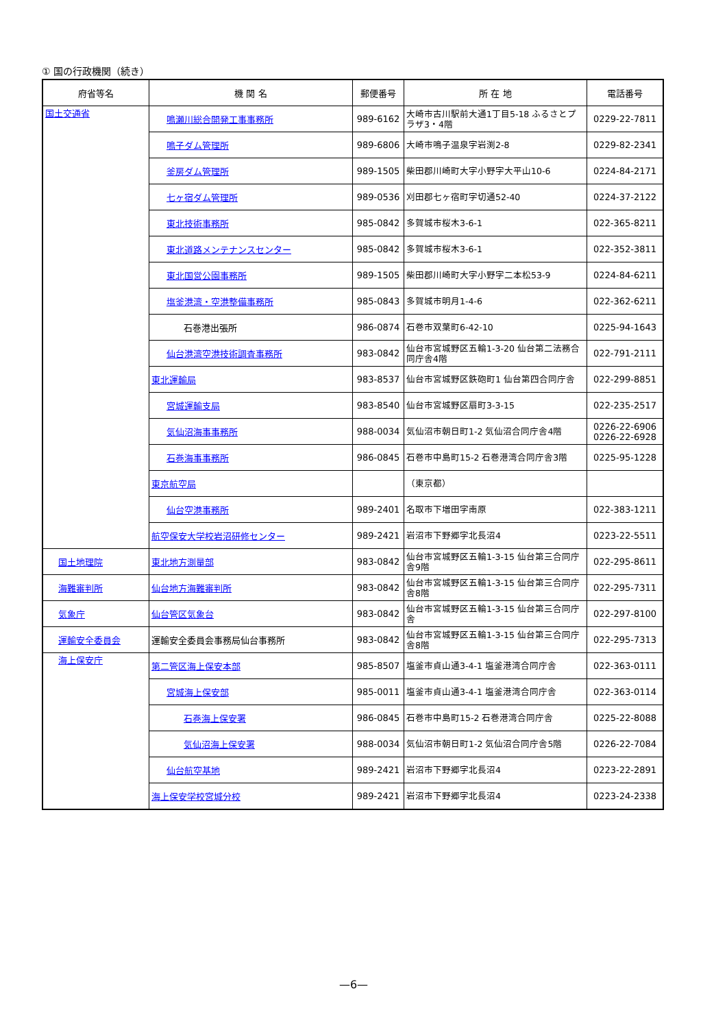① 国の行政機関（続き）
| 府省等名 | 機 関 名 | 郵便番号 | 所 在 地 | 電話番号 |
| --- | --- | --- | --- | --- |
| 国土交通省 | 鳴瀬川総合開発工事事務所 | 989-6162 | 大崎市古川駅前大通1丁目5-18 ふるさとプラザ3・4階 | 0229-22-7811 |
| | 鳴子ダム管理所 | 989-6806 | 大崎市鳴子温泉字岩渕2-8 | 0229-82-2341 |
| | 釜房ダム管理所 | 989-1505 | 柴田郡川崎町大字小野字大平山10-6 | 0224-84-2171 |
| | 七ヶ宿ダム管理所 | 989-0536 | 刈田郡七ヶ宿町字切通52-40 | 0224-37-2122 |
| | 東北技術事務所 | 985-0842 | 多賀城市桜木3-6-1 | 022-365-8211 |
| | 東北道路メンテナンスセンター | 985-0842 | 多賀城市桜木3-6-1 | 022-352-3811 |
| | 東北国営公園事務所 | 989-1505 | 柴田郡川崎町大字小野字二本松53-9 | 0224-84-6211 |
| | 塩釜港湾・空港整備事務所 | 985-0843 | 多賀城市明月1-4-6 | 022-362-6211 |
| | 石巻港出張所 | 986-0874 | 石巻市双葉町6-42-10 | 0225-94-1643 |
| | 仙台港湾空港技術調査事務所 | 983-0842 | 仙台市宮城野区五輪1-3-20 仙台第二法務合同庁舎4階 | 022-791-2111 |
| | 東北運輸局 | 983-8537 | 仙台市宮城野区鉄砲町1 仙台第四合同庁舎 | 022-299-8851 |
| | 宮城運輸支局 | 983-8540 | 仙台市宮城野区扇町3-3-15 | 022-235-2517 |
| | 気仙沼海事事務所 | 988-0034 | 気仙沼市朝日町1-2 気仙沼合同庁舎4階 | 0226-22-6906 0226-22-6928 |
| | 石巻海事事務所 | 986-0845 | 石巻市中島町15-2 石巻港湾合同庁舎3階 | 0225-95-1228 |
| | 東京航空局 | | （東京都） | |
| | 仙台空港事務所 | 989-2401 | 名取市下増田字南原 | 022-383-1211 |
| | 航空保安大学校岩沼研修センター | 989-2421 | 岩沼市下野郷字北長沼4 | 0223-22-5511 |
| 国土地理院 | 東北地方測量部 | 983-0842 | 仙台市宮城野区五輪1-3-15 仙台第三合同庁舎9階 | 022-295-8611 |
| 海難審判所 | 仙台地方海難審判所 | 983-0842 | 仙台市宮城野区五輪1-3-15 仙台第三合同庁舎8階 | 022-295-7311 |
| 気象庁 | 仙台管区気象台 | 983-0842 | 仙台市宮城野区五輪1-3-15 仙台第三合同庁舎 | 022-297-8100 |
| 運輸安全委員会 | 運輸安全委員会事務局仙台事務所 | 983-0842 | 仙台市宮城野区五輪1-3-15 仙台第三合同庁舎8階 | 022-295-7313 |
| 海上保安庁 | 第二管区海上保安本部 | 985-8507 | 塩釜市貞山通3-4-1 塩釜港湾合同庁舎 | 022-363-0111 |
| | 宮城海上保安部 | 985-0011 | 塩釜市貞山通3-4-1 塩釜港湾合同庁舎 | 022-363-0114 |
| | 石巻海上保安署 | 986-0845 | 石巻市中島町15-2 石巻港湾合同庁舎 | 0225-22-8088 |
| | 気仙沼海上保安署 | 988-0034 | 気仙沼市朝日町1-2 気仙沼合同庁舎5階 | 0226-22-7084 |
| | 仙台航空基地 | 989-2421 | 岩沼市下野郷字北長沼4 | 0223-22-2891 |
| | 海上保安学校宮城分校 | 989-2421 | 岩沼市下野郷字北長沼4 | 0223-24-2338 |
—6—